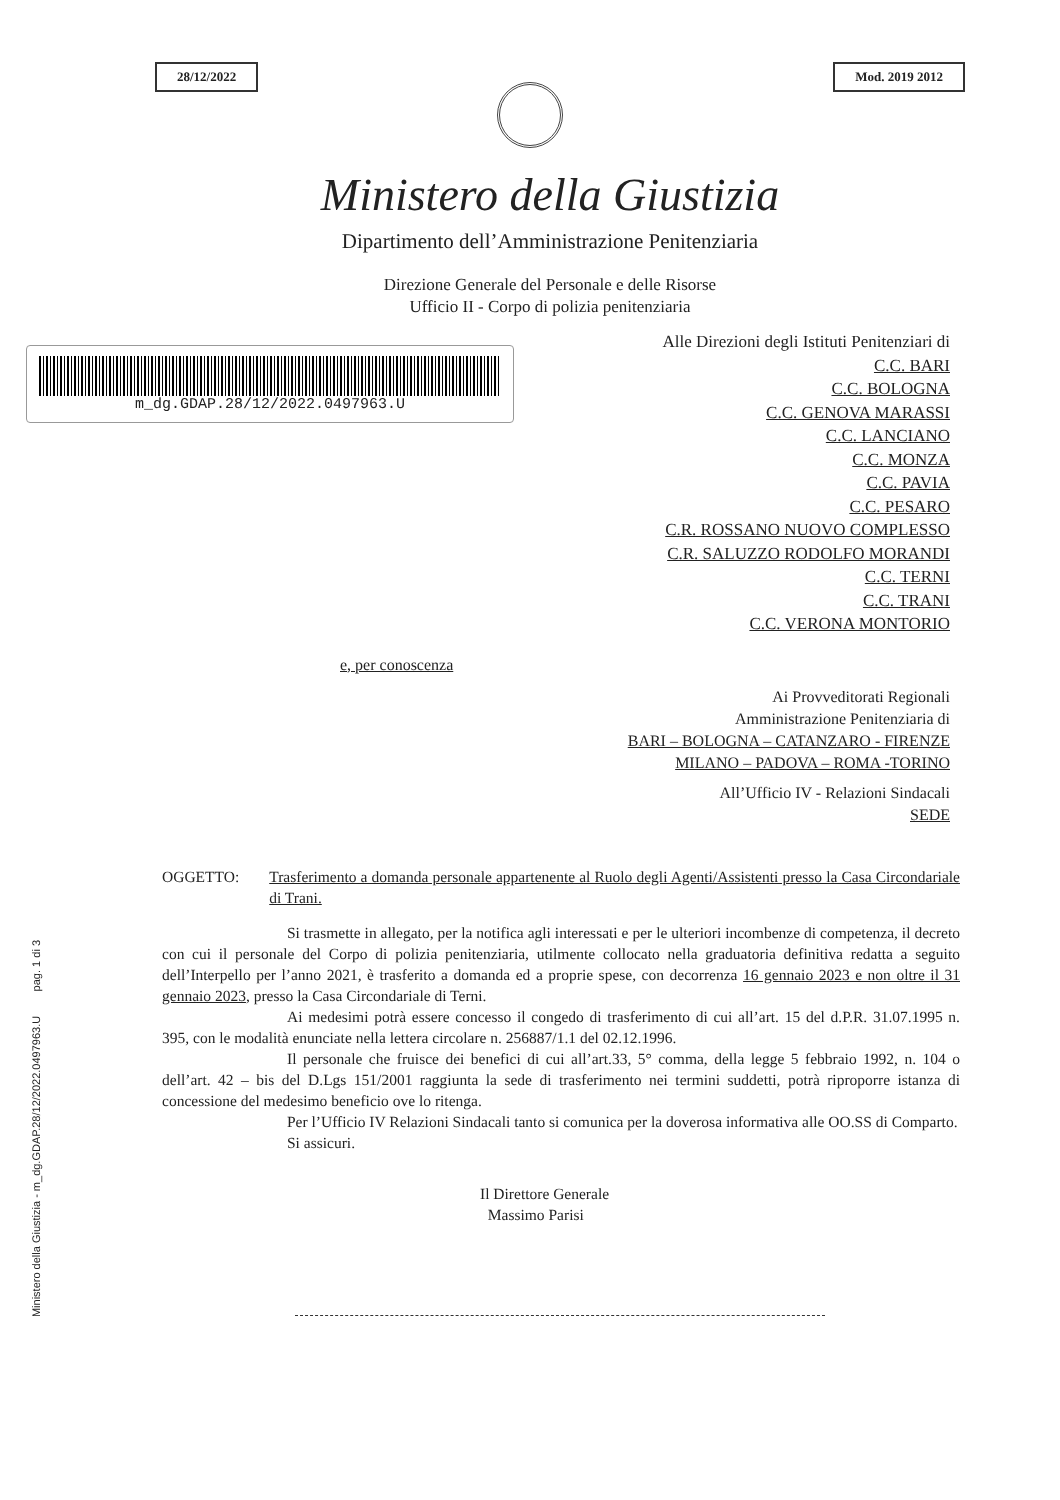Ministero della Giustizia - m_dg.GDAP.28/12/2022.0497963.U pag. 1 di 3
28/12/2022 Mod. 2019 2012
Ministero della Giustizia
Dipartimento dell’Amministrazione Penitenziaria
Direzione Generale del Personale e delle Risorse
Ufficio II - Corpo di polizia penitenziaria
m_dg.GDAP.28/12/2022.0497963.U
Alle Direzioni degli Istituti Penitenziari di
C.C. BARI
C.C. BOLOGNA
C.C. GENOVA MARASSI
C.C. LANCIANO
C.C. MONZA
C.C. PAVIA
C.C. PESARO
C.R. ROSSANO NUOVO COMPLESSO
C.R. SALUZZO RODOLFO MORANDI
C.C. TERNI
C.C. TRANI
C.C. VERONA MONTORIO
e, per conoscenza
Ai Provveditorati Regionali
Amministrazione Penitenziaria di
BARI – BOLOGNA – CATANZARO - FIRENZE
MILANO – PADOVA – ROMA -TORINO
All’Ufficio IV - Relazioni Sindacali
SEDE
OGGETTO: Trasferimento a domanda personale appartenente al Ruolo degli Agenti/Assistenti presso la Casa Circondariale di Trani.
Si trasmette in allegato, per la notifica agli interessati e per le ulteriori incombenze di competenza, il decreto con cui il personale del Corpo di polizia penitenziaria, utilmente collocato nella graduatoria definitiva redatta a seguito dell’Interpello per l’anno 2021, è trasferito a domanda ed a proprie spese, con decorrenza 16 gennaio 2023 e non oltre il 31 gennaio 2023, presso la Casa Circondariale di Terni.
Ai medesimi potrà essere concesso il congedo di trasferimento di cui all’art. 15 del d.P.R. 31.07.1995 n. 395, con le modalità enunciate nella lettera circolare n. 256887/1.1 del 02.12.1996.
Il personale che fruisce dei benefici di cui all’art.33, 5° comma, della legge 5 febbraio 1992, n. 104 o dell’art. 42 – bis del D.Lgs 151/2001 raggiunta la sede di trasferimento nei termini suddetti, potrà riproporre istanza di concessione del medesimo beneficio ove lo ritenga.
Per l’Ufficio IV Relazioni Sindacali tanto si comunica per la doverosa informativa alle OO.SS di Comparto.
Si assicuri.
Il Direttore Generale
Massimo Parisi